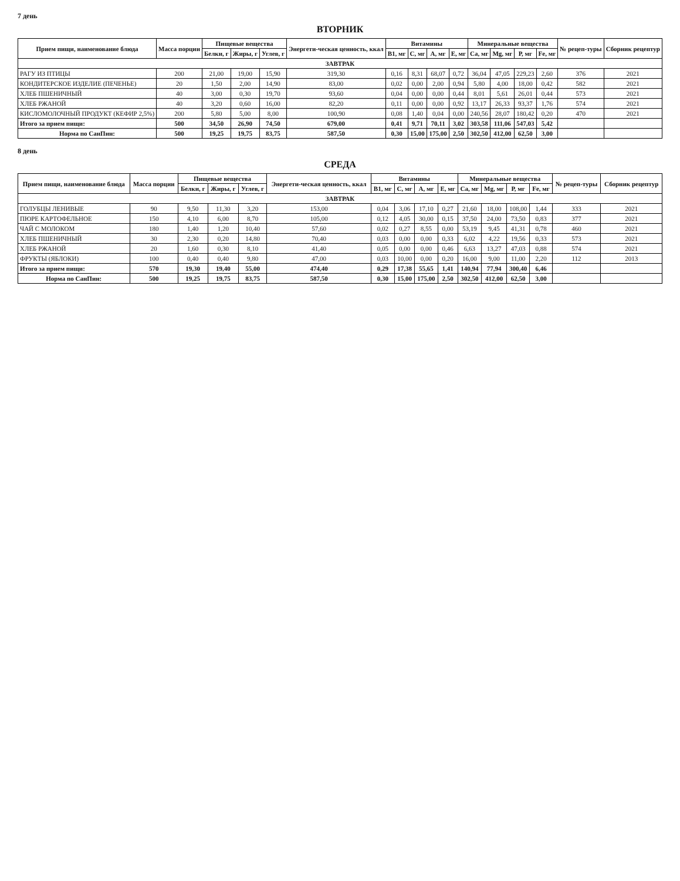7 день
ВТОРНИК
| Прием пищи, наименование блюда | Масса порции | Пищевые вещества | | | Энергети-ческая ценность, ккал | Витамины | | | | Минеральные вещества | | | | № рецеп-туры | Сборник рецептур |
| --- | --- | --- | --- | --- | --- | --- | --- | --- | --- | --- | --- | --- | --- | --- | --- |
| | | Белки, г | Жиры, г | Углев, г | | В1, мг | С, мг | А, мг | Е, мг | Са, мг | Mg, мг | Р, мг | Fe, мг | | |
| ЗАВТРАК | | | | | | | | | | | | | | | |
| РАГУ ИЗ ПТИЦЫ | 200 | 21,00 | 19,00 | 15,90 | 319,30 | 0,16 | 8,31 | 68,07 | 0,72 | 36,04 | 47,05 | 229,23 | 2,60 | 376 | 2021 |
| КОНДИТЕРСКОЕ ИЗДЕЛИЕ (ПЕЧЕНЬЕ) | 20 | 1,50 | 2,00 | 14,90 | 83,00 | 0,02 | 0,00 | 2,00 | 0,94 | 5,80 | 4,00 | 18,00 | 0,42 | 582 | 2021 |
| ХЛЕБ ПШЕНИЧНЫЙ | 40 | 3,00 | 0,30 | 19,70 | 93,60 | 0,04 | 0,00 | 0,00 | 0,44 | 8,01 | 5,61 | 26,01 | 0,44 | 573 | 2021 |
| ХЛЕБ РЖАНОЙ | 40 | 3,20 | 0,60 | 16,00 | 82,20 | 0,11 | 0,00 | 0,00 | 0,92 | 13,17 | 26,33 | 93,37 | 1,76 | 574 | 2021 |
| КИСЛОМОЛОЧНЫЙ ПРОДУКТ (КЕФИР 2,5%) | 200 | 5,80 | 5,00 | 8,00 | 100,90 | 0,08 | 1,40 | 0,04 | 0,00 | 240,56 | 28,07 | 180,42 | 0,20 | 470 | 2021 |
| Итого за прием пищи: | 500 | 34,50 | 26,90 | 74,50 | 679,00 | 0,41 | 9,71 | 70,11 | 3,02 | 303,58 | 111,06 | 547,03 | 5,42 | | |
| Норма по СанПин: | 500 | 19,25 | 19,75 | 83,75 | 587,50 | 0,30 | 15,00 | 175,00 | 2,50 | 302,50 | 412,00 | 62,50 | 3,00 | | |
8 день
СРЕДА
| Прием пищи, наименование блюда | Масса порции | Пищевые вещества | | | Энергети-ческая ценность, ккал | Витамины | | | | Минеральные вещества | | | | № рецеп-туры | Сборник рецептур |
| --- | --- | --- | --- | --- | --- | --- | --- | --- | --- | --- | --- | --- | --- | --- | --- |
| | | Белки, г | Жиры, г | Углев, г | | В1, мг | С, мг | А, мг | Е, мг | Са, мг | Mg, мг | Р, мг | Fe, мг | | |
| ЗАВТРАК | | | | | | | | | | | | | | | |
| ГОЛУБЦЫ ЛЕНИВЫЕ | 90 | 9,50 | 11,30 | 3,20 | 153,00 | 0,04 | 3,06 | 17,10 | 0,27 | 21,60 | 18,00 | 108,00 | 1,44 | 333 | 2021 |
| ПЮРЕ КАРТОФЕЛЬНОЕ | 150 | 4,10 | 6,00 | 8,70 | 105,00 | 0,12 | 4,05 | 30,00 | 0,15 | 37,50 | 24,00 | 73,50 | 0,83 | 377 | 2021 |
| ЧАЙ С МОЛОКОМ | 180 | 1,40 | 1,20 | 10,40 | 57,60 | 0,02 | 0,27 | 8,55 | 0,00 | 53,19 | 9,45 | 41,31 | 0,78 | 460 | 2021 |
| ХЛЕБ ПШЕНИЧНЫЙ | 30 | 2,30 | 0,20 | 14,80 | 70,40 | 0,03 | 0,00 | 0,00 | 0,33 | 6,02 | 4,22 | 19,56 | 0,33 | 573 | 2021 |
| ХЛЕБ РЖАНОЙ | 20 | 1,60 | 0,30 | 8,10 | 41,40 | 0,05 | 0,00 | 0,00 | 0,46 | 6,63 | 13,27 | 47,03 | 0,88 | 574 | 2021 |
| ФРУКТЫ (ЯБЛОКИ) | 100 | 0,40 | 0,40 | 9,80 | 47,00 | 0,03 | 10,00 | 0,00 | 0,20 | 16,00 | 9,00 | 11,00 | 2,20 | 112 | 2013 |
| Итого за прием пищи: | 570 | 19,30 | 19,40 | 55,00 | 474,40 | 0,29 | 17,38 | 55,65 | 1,41 | 140,94 | 77,94 | 300,40 | 6,46 | | |
| Норма по СанПин: | 500 | 19,25 | 19,75 | 83,75 | 587,50 | 0,30 | 15,00 | 175,00 | 2,50 | 302,50 | 412,00 | 62,50 | 3,00 | | |